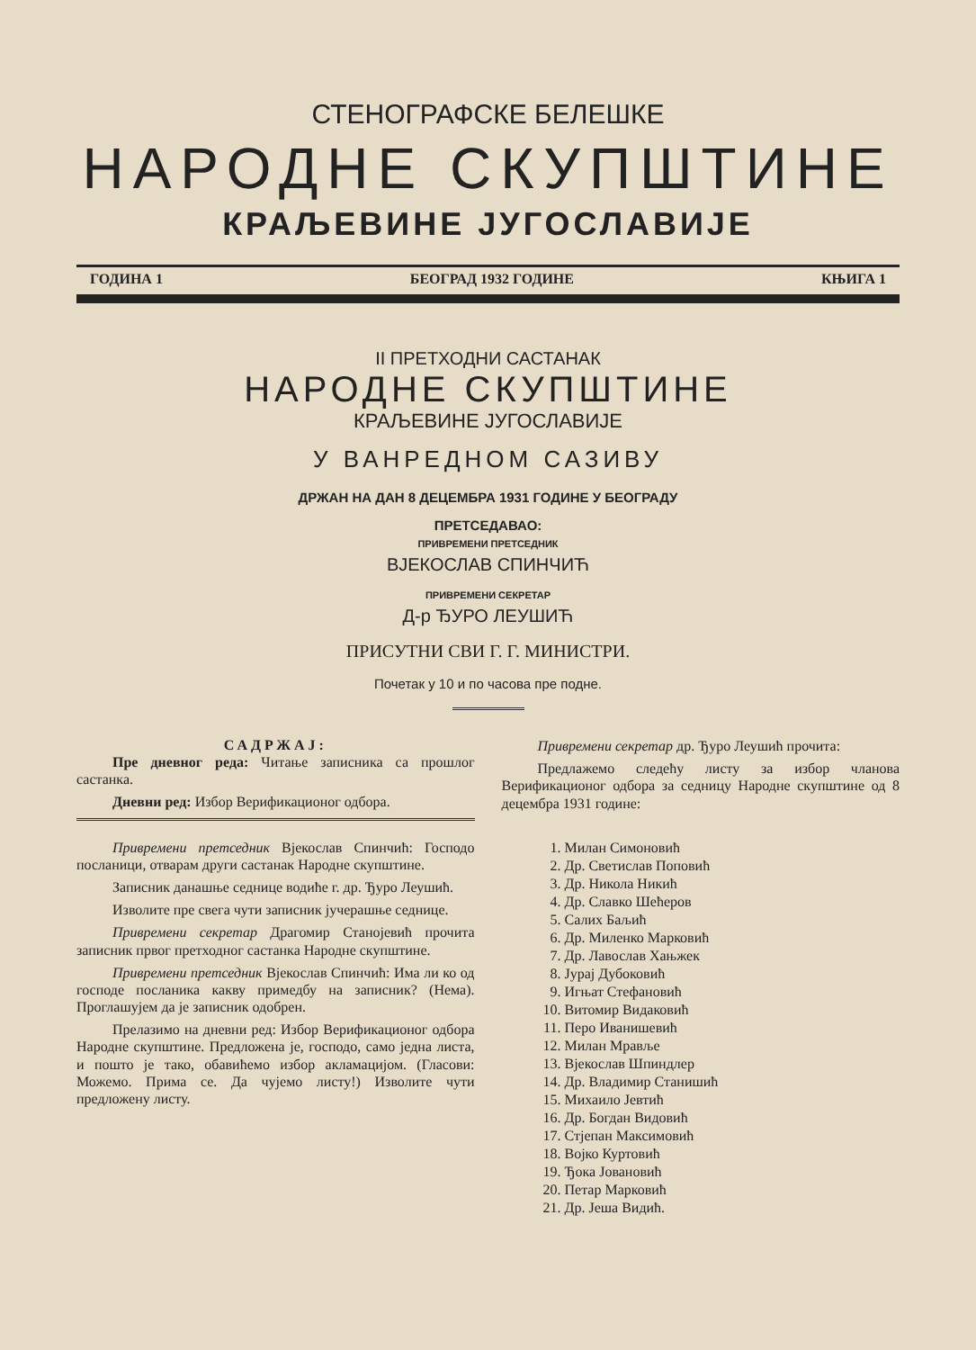СТЕНОГРАФСКЕ БЕЛЕШКЕ
НАРОДНЕ СКУПШТИНЕ
КРАЉЕВИНЕ ЈУГОСЛАВИЈЕ
ГОДИНА 1 БЕОГРАД 1932 ГОДИНЕ КЊИГА 1
II ПРЕТХОДНИ САСТАНАК
НАРОДНЕ СКУПШТИНЕ
КРАЉЕВИНЕ ЈУГОСЛАВИЈЕ
У ВАНРЕДНОМ САЗИВУ
ДРЖАН НА ДАН 8 ДЕЦЕМБРА 1931 ГОДИНЕ У БЕОГРАДУ
ПРЕТСЕДАВАО:
ПРИВРЕМЕНИ ПРЕТСЕДНИК
ВЈЕКОСЛАВ СПИНЧИЋ
ПРИВРЕМЕНИ СЕКРЕТАР
Д-р ЂУРО ЛЕУШИЋ
ПРИСУТНИ СВИ Г. Г. МИНИСТРИ.
Почетак у 10 и по часова пре подне.
САДРЖАЈ:
Пре дневног реда: Читање записника са прошлог састанка.
Дневни ред: Избор Верификационог одбора.
Привремени претседник Вјекослав Спинчић: Господо посланици, отварам други састанак Народне скупштине.
Записник данашње седнице водиће г. др. Ђуро Леушић.
Изволите пре свега чути записник јучерашње седнице.
Привремени секретар Драгомир Станојевић прочита записник првог претходног састанка Народне скупштине.
Привремени претседник Вјекослав Спинчић: Има ли ко од господе посланика какву примедбу на записник? (Нема). Проглашујем да је записник одобрен.
Прелазимо на дневни ред: Избор Верификационог одбора Народне скупштине. Предложена је, господо, само једна листа, и пошто је тако, обавићемо избор акламацијом. (Гласови: Можемо. Прима се. Да чујемо листу!) Изволите чути предложену листу.
Привремени секретар др. Ђуро Леушић прочита:
Предлажемо следећу листу за избор чланова Верификационог одбора за седницу Народне скупштине од 8 децембра 1931 године:
1. Милан Симоновић
2. Др. Светислав Поповић
3. Др. Никола Никић
4. Др. Славко Шећеров
5. Салих Баљић
6. Др. Миленко Марковић
7. Др. Лавослав Хањжек
8. Јурај Дубоковић
9. Игњат Стефановић
10. Витомир Видаковић
11. Перо Иванишевић
12. Милан Мрављe
13. Вјекослав Шпиндлер
14. Др. Владимир Станишић
15. Михаило Јевтић
16. Др. Богдан Видовић
17. Стјепан Максимовић
18. Војко Куртовић
19. Ђока Јовановић
20. Петар Марковић
21. Др. Јеша Видић.